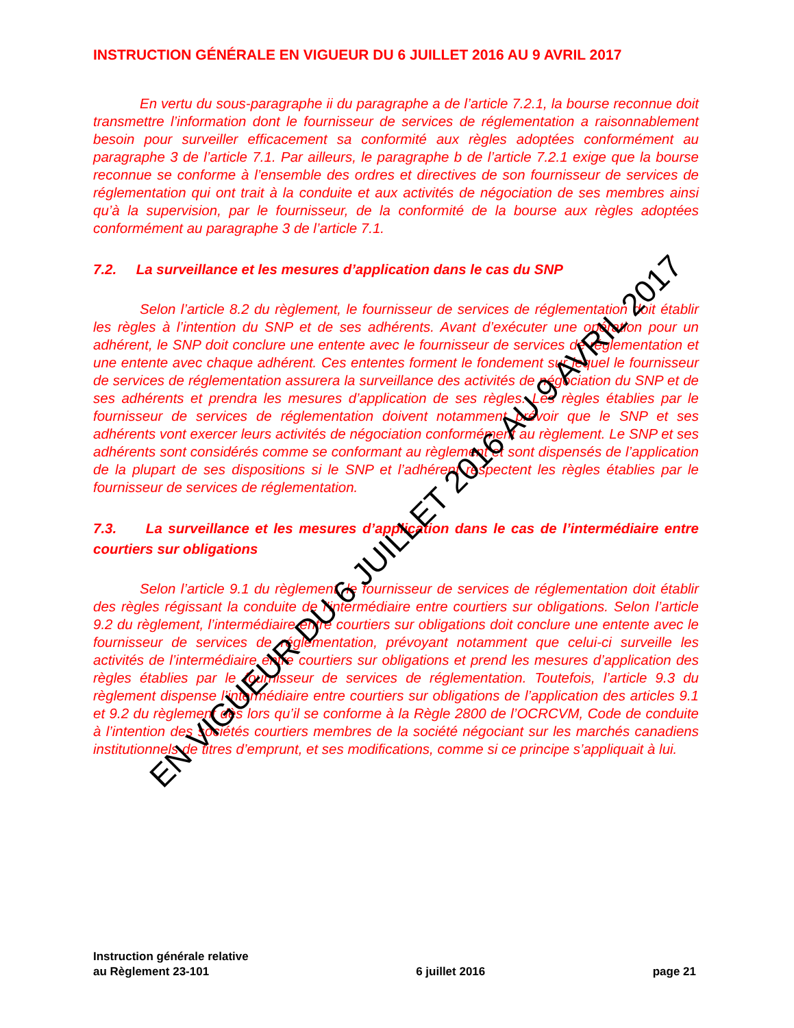INSTRUCTION GÉNÉRALE EN VIGUEUR DU 6 JUILLET 2016 AU 9 AVRIL 2017
En vertu du sous-paragraphe ii du paragraphe a de l’article 7.2.1, la bourse reconnue doit transmettre l’information dont le fournisseur de services de réglementation a raisonnablement besoin pour surveiller efficacement sa conformité aux règles adoptées conformément au paragraphe 3 de l’article 7.1. Par ailleurs, le paragraphe b de l’article 7.2.1 exige que la bourse reconnue se conforme à l’ensemble des ordres et directives de son fournisseur de services de réglementation qui ont trait à la conduite et aux activités de négociation de ses membres ainsi qu’à la supervision, par le fournisseur, de la conformité de la bourse aux règles adoptées conformément au paragraphe 3 de l’article 7.1.
7.2. La surveillance et les mesures d’application dans le cas du SNP
Selon l’article 8.2 du règlement, le fournisseur de services de réglementation doit établir les règles à l’intention du SNP et de ses adhérents. Avant d’exécuter une opération pour un adhérent, le SNP doit conclure une entente avec le fournisseur de services de réglementation et une entente avec chaque adhérent. Ces ententes forment le fondement sur lequel le fournisseur de services de réglementation assurera la surveillance des activités de négociation du SNP et de ses adhérents et prendra les mesures d’application de ses règles. Les règles établies par le fournisseur de services de réglementation doivent notamment prévoir que le SNP et ses adhérents vont exercer leurs activités de négociation conformément au règlement. Le SNP et ses adhérents sont considérés comme se conformant au règlement et sont dispensés de l’application de la plupart de ses dispositions si le SNP et l’adhérent respectent les règles établies par le fournisseur de services de réglementation.
7.3. La surveillance et les mesures d’application dans le cas de l’intermédiaire entre courtiers sur obligations
Selon l’article 9.1 du règlement, le fournisseur de services de réglementation doit établir des règles régissant la conduite de l’intermédiaire entre courtiers sur obligations. Selon l’article 9.2 du règlement, l’intermédiaire entre courtiers sur obligations doit conclure une entente avec le fournisseur de services de réglementation, prévoyant notamment que celui-ci surveille les activités de l’intermédiaire entre courtiers sur obligations et prend les mesures d’application des règles établies par le fournisseur de services de réglementation. Toutefois, l’article 9.3 du règlement dispense l’intermédiaire entre courtiers sur obligations de l’application des articles 9.1 et 9.2 du règlement dès lors qu’il se conforme à la Règle 2800 de l’OCRCVM, Code de conduite à l’intention des sociétés courtiers membres de la société négociant sur les marchés canadiens institutionnels de titres d’emprunt, et ses modifications, comme si ce principe s’appliquait à lui.
EN VIGUEUR DU 6 JUILLET 2016 AU 9 AVRIL 2017
Instruction générale relative
au Règlement 23-101
6 juillet 2016
page 21